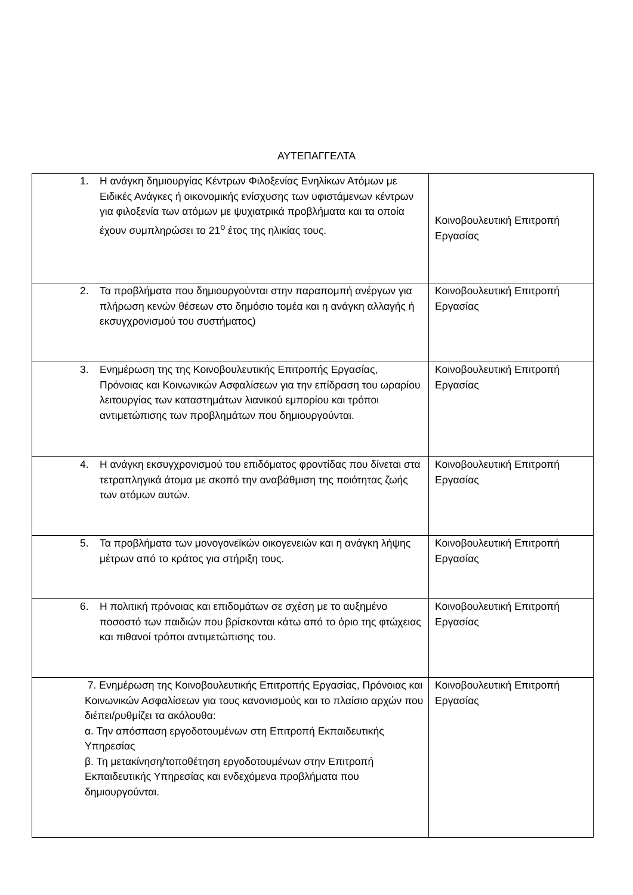ΑΥΤΕΠΑΓΓΕΛΤΑ
| 1. Η ανάγκη δημιουργίας Κέντρων Φιλοξενίας Ενηλίκων Ατόμων με Ειδικές Ανάγκες ή οικονομικής ενίσχυσης των υφιστάμενων κέντρων για φιλοξενία των ατόμων με ψυχιατρικά προβλήματα και τα οποία έχουν συμπληρώσει το 21<sup>ο</sup> έτος της ηλικίας τους. | Κοινοβουλευτική Επιτροπή Εργασίας |
| 2. Τα προβλήματα που δημιουργούνται στην παραπομπή ανέργων για πλήρωση κενών θέσεων στο δημόσιο τομέα και η ανάγκη αλλαγής ή εκσυγχρονισμού του συστήματος) | Κοινοβουλευτική Επιτροπή Εργασίας |
| 3. Ενημέρωση της της Κοινοβουλευτικής Επιτροπής Εργασίας, Πρόνοιας και Κοινωνικών Ασφαλίσεων για την επίδραση του ωραρίου λειτουργίας των καταστημάτων λιανικού εμπορίου και τρόποι αντιμετώπισης των προβλημάτων που δημιουργούνται. | Κοινοβουλευτική Επιτροπή Εργασίας |
| 4. Η ανάγκη εκσυγχρονισμού του επιδόματος φροντίδας που δίνεται στα τετραπληγικά άτομα με σκοπό την αναβάθμιση της ποιότητας ζωής των ατόμων αυτών. | Κοινοβουλευτική Επιτροπή Εργασίας |
| 5. Τα προβλήματα των μονογονεϊκών οικογενειών και η ανάγκη λήψης μέτρων από το κράτος για στήριξη τους. | Κοινοβουλευτική Επιτροπή Εργασίας |
| 6. Η πολιτική πρόνοιας και επιδομάτων σε σχέση με το αυξημένο ποσοστό των παιδιών που βρίσκονται κάτω από το όριο της φτώχειας και πιθανοί τρόποι αντιμετώπισης του. | Κοινοβουλευτική Επιτροπή Εργασίας |
| 7. Ενημέρωση της Κοινοβουλευτικής Επιτροπής Εργασίας, Πρόνοιας και Κοινωνικών Ασφαλίσεων για τους κανονισμούς και το πλαίσιο αρχών που διέπει/ρυθμίζει τα ακόλουθα: α. Την απόσπαση εργοδοτουμένων στη Επιτροπή Εκπαιδευτικής Υπηρεσίας β. Τη μετακίνηση/τοποθέτηση εργοδοτουμένων στην Επιτροπή Εκπαιδευτικής Υπηρεσίας και ενδεχόμενα προβλήματα που δημιουργούνται. | Κοινοβουλευτική Επιτροπή Εργασίας |